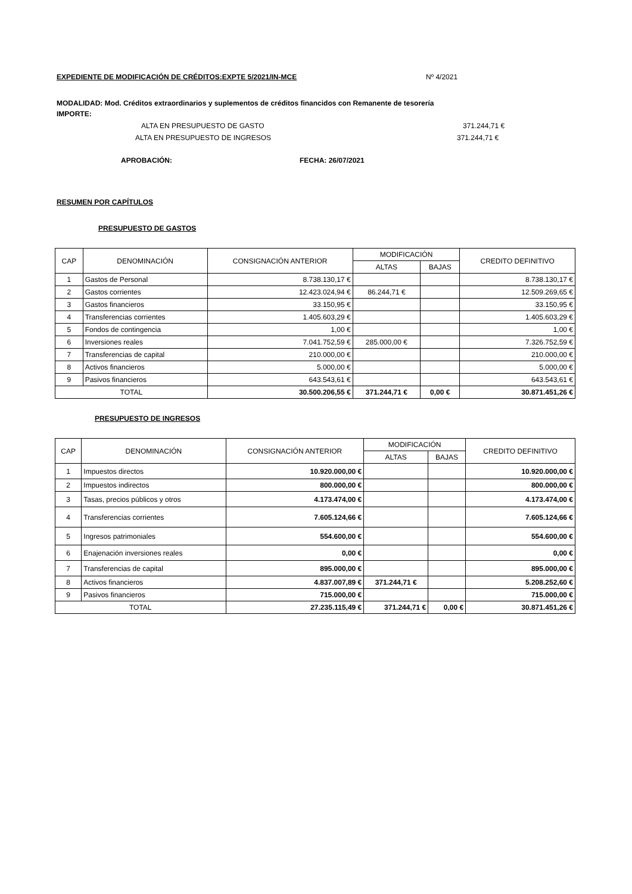EXPEDIENTE DE MODIFICACIÓN DE CRÉDITOS:EXPTE 5/2021/IN-MCE Nº 4/2021
MODALIDAD: Mod. Créditos extraordinarios y suplementos de créditos financidos con Remanente de tesorería
IMPORTE:
ALTA EN PRESUPUESTO DE GASTO 371.244,71 €
ALTA EN PRESUPUESTO DE INGRESOS 371.244,71 €
APROBACIÓN: FECHA: 26/07/2021
RESUMEN POR CAPÍTULOS
PRESUPUESTO DE GASTOS
| CAP | DENOMINACIÓN | CONSIGNACIÓN ANTERIOR | MODIFICACIÓN | | CREDITO DEFINITIVO |
| --- | --- | --- | --- | --- | --- |
| | | | ALTAS | BAJAS | |
| 1 | Gastos de Personal | 8.738.130,17 € | | | 8.738.130,17 € |
| 2 | Gastos corrientes | 12.423.024,94 € | 86.244,71 € | | 12.509.269,65 € |
| 3 | Gastos financieros | 33.150,95 € | | | 33.150,95 € |
| 4 | Transferencias corrientes | 1.405.603,29 € | | | 1.405.603,29 € |
| 5 | Fondos de contingencia | 1,00 € | | | 1,00 € |
| 6 | Inversiones reales | 7.041.752,59 € | 285.000,00 € | | 7.326.752,59 € |
| 7 | Transferencias de capital | 210.000,00 € | | | 210.000,00 € |
| 8 | Activos financieros | 5.000,00 € | | | 5.000,00 € |
| 9 | Pasivos financieros | 643.543,61 € | | | 643.543,61 € |
| TOTAL | | 30.500.206,55 € | 371.244,71 € | 0,00 € | 30.871.451,26 € |
PRESUPUESTO DE INGRESOS
| CAP | DENOMINACIÓN | CONSIGNACIÓN ANTERIOR | MODIFICACIÓN | | CREDITO DEFINITIVO |
| --- | --- | --- | --- | --- | --- |
| | | | ALTAS | BAJAS | |
| 1 | Impuestos directos | 10.920.000,00 € | | | 10.920.000,00 € |
| 2 | Impuestos indirectos | 800.000,00 € | | | 800.000,00 € |
| 3 | Tasas, precios públicos y otros | 4.173.474,00 € | | | 4.173.474,00 € |
| 4 | Transferencias corrientes | 7.605.124,66 € | | | 7.605.124,66 € |
| 5 | Ingresos patrimoniales | 554.600,00 € | | | 554.600,00 € |
| 6 | Enajenación inversiones reales | 0,00 € | | | 0,00 € |
| 7 | Transferencias de capital | 895.000,00 € | | | 895.000,00 € |
| 8 | Activos financieros | 4.837.007,89 € | 371.244,71 € | | 5.208.252,60 € |
| 9 | Pasivos financieros | 715.000,00 € | | | 715.000,00 € |
| TOTAL | | 27.235.115,49 € | 371.244,71 € | 0,00 € | 30.871.451,26 € |